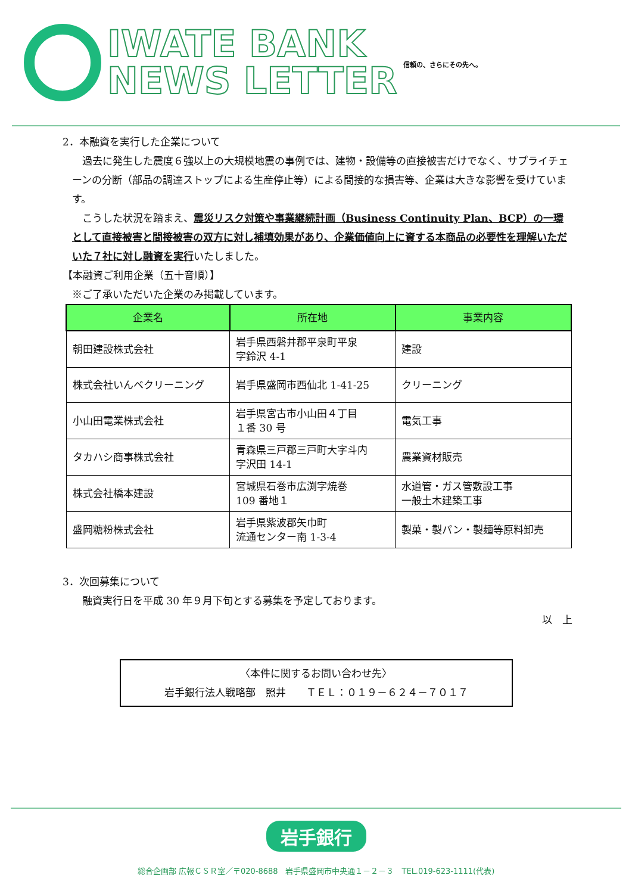IWATE BANK
NEWS LETTER
信頼の、さらにその先へ。
2．本融資を実行した企業について
　過去に発生した震度６強以上の大規模地震の事例では、建物・設備等の直接被害だけでなく、サプライチェーンの分断（部品の調達ストップによる生産停止等）による間接的な損害等、企業は大きな影響を受けています。
　こうした状況を踏まえ、震災リスク対策や事業継続計画（Business Continuity Plan、BCP）の一環として直接被害と間接被害の双方に対し補填効果があり、企業価値向上に資する本商品の必要性を理解いただいた７社に対し融資を実行いたしました。
【本融資ご利用企業（五十音順）】
※ご了承いただいた企業のみ掲載しています。
| 企業名 | 所在地 | 事業内容 |
| --- | --- | --- |
| 朝田建設株式会社 | 岩手県西磐井郡平泉町平泉 字鈴沢 4-1 | 建設 |
| 株式会社いんベクリーニング | 岩手県盛岡市西仙北 1-41-25 | クリーニング |
| 小山田電業株式会社 | 岩手県宮古市小山田４丁目 １番 30 号 | 電気工事 |
| タカハシ商事株式会社 | 青森県三戸郡三戸町大字斗内 字沢田 14-1 | 農業資材販売 |
| 株式会社橋本建設 | 宮城県石巻市広渕字焼巻 109 番地１ | 水道管・ガス管敷設工事 一般土木建築工事 |
| 盛岡糖粉株式会社 | 岩手県紫波郡矢巾町 流通センター南 1-3-4 | 製菓・製パン・製麺等原料卸売 |
3．次回募集について
　融資実行日を平成 30 年９月下旬とする募集を予定しております。
以　上
〈本件に関するお問い合わせ先〉
岩手銀行法人戦略部　照井　　ＴＥＬ：０１９－６２４－７０１７
岩手銀行
総合企画部 広報ＣＳＲ室／〒020-8688　岩手県盛岡市中央通１－２－３　TEL.019-623-1111(代表)